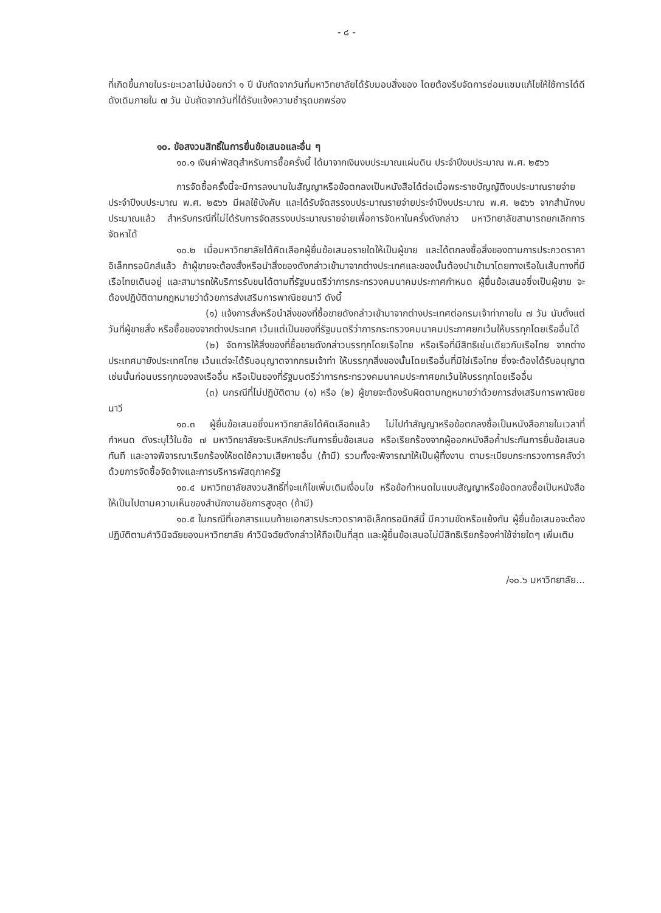- ๘ -
ที่เกิดขึ้นภายในระยะเวลาไม่น้อยกว่า ๑ ปี นับถัดจากวันที่มหาวิทยาลัยได้รับมอบสิ่งของ โดยต้องรีบจัดการซ่อมแซมแก้ไขให้ใช้การได้ดีดังเดิมภายใน ๗ วัน นับถัดจากวันที่ได้รับแจ้งความชำรุดบกพร่อง
๑๐. ข้อสงวนสิทธิ์ในการยื่นข้อเสนอและอื่น ๆ
๑๐.๑ เงินค่าพัสดุสำหรับการซื้อครั้งนี้ ได้มาจากเงินงบประมาณแผ่นดิน ประจำปีงบประมาณ พ.ศ. ๒๕๖๖
การจัดซื้อครั้งนี้จะมีการลงนามในสัญญาหรือข้อตกลงเป็นหนังสือได้ต่อเมื่อพระราชบัญญัติงบประมาณรายจ่ายประจำปีงบประมาณ พ.ศ. ๒๕๖๖ มีผลใช้บังคับ และได้รับจัดสรรงบประมาณรายจ่ายประจำปีงบประมาณ พ.ศ. ๒๕๖๖ จากสำนักงบประมาณแล้ว สำหรับกรณีที่ไม่ได้รับการจัดสรรงบประมาณรายจ่ายเพื่อการจัดหาในครั้งดังกล่าว มหาวิทยาลัยสามารถยกเลิกการจัดหาได้
๑๐.๒ เมื่อมหาวิทยาลัยได้คัดเลือกผู้ยื่นข้อเสนอรายใดให้เป็นผู้ขาย และได้ตกลงซื้อสิ่งของตามการประกวดราคาอิเล็กทรอนิกส์แล้ว ถ้าผู้ขายจะต้องสั่งหรือนำสิ่งของดังกล่าวเข้ามาจากต่างประเทศและของนั้นต้องนำเข้ามาโดยทางเรือในเส้นทางที่มีเรือไทยเดินอยู่ และสามารถให้บริการรับขนได้ตามที่รัฐมนตรีว่าการกระทรวงคมนาคมประกาศกำหนด ผู้ยื่นข้อเสนอซึ่งเป็นผู้ขาย จะต้องปฏิบัติตามกฎหมายว่าด้วยการส่งเสริมการพาณิชยนาวี ดังนี้
(๑) แจ้งการสั่งหรือนำสิ่งของที่ซื้อขายดังกล่าวเข้ามาจากต่างประเทศต่อกรมเจ้าท่าภายใน ๗ วัน นับตั้งแต่วันที่ผู้ขายสั่ง หรือซื้อของจากต่างประเทศ เว้นแต่เป็นของที่รัฐมนตรีว่าการกระทรวงคมนาคมประกาศยกเว้นให้บรรทุกโดยเรืออื่นได้
(๒) จัดการให้สิ่งของที่ซื้อขายดังกล่าวบรรทุกโดยเรือไทย หรือเรือที่มีสิทธิเช่นเดียวกับเรือไทย จากต่างประเทศมายังประเทศไทย เว้นแต่จะได้รับอนุญาตจากกรมเจ้าท่า ให้บรรทุกสิ่งของนั้นโดยเรืออื่นที่มิใช่เรือไทย ซึ่งจะต้องได้รับอนุญาตเช่นนั้นก่อนบรรทุกของลงเรืออื่น หรือเป็นของที่รัฐมนตรีว่าการกระทรวงคมนาคมประกาศยกเว้นให้บรรทุกโดยเรืออื่น
(๓) นกรณีที่ไม่ปฏิบัติตาม (๑) หรือ (๒) ผู้ขายจะต้องรับผิดตามกฎหมายว่าด้วยการส่งเสริมการพาณิชยนาวี
๑๐.๓ ผู้ยื่นข้อเสนอซึ่งมหาวิทยาลัยได้คัดเลือกแล้ว ไม่ไปทำสัญญาหรือข้อตกลงซื้อเป็นหนังสือภายในเวลาที่กำหนด ดังระบุไว้ในข้อ ๗ มหาวิทยาลัยจะริบหลักประกันการยื่นข้อเสนอ หรือเรียกร้องจากผู้ออกหนังสือค้ำประกันการยื่นข้อเสนอทันที และอาจพิจารณาเรียกร้องให้ชดใช้ความเสียหายอื่น (ถ้ามี) รวมทั้งจะพิจารณาให้เป็นผู้ทิ้งงาน ตามระเบียบกระทรวงการคลังว่าด้วยการจัดซื้อจัดจ้างและการบริหารพัสดุภาครัฐ
๑๐.๔ มหาวิทยาลัยสงวนสิทธิ์ที่จะแก้ไขเพิ่มเติมเงื่อนไข หรือข้อกำหนดในแบบสัญญาหรือข้อตกลงซื้อเป็นหนังสือ ให้เป็นไปตามความเห็นของสำนักงานอัยการสูงสุด (ถ้ามี)
๑๐.๕ ในกรณีที่เอกสารแนบท้ายเอกสารประกวดราคาอิเล็กทรอนิกส์นี้ มีความขัดหรือแย้งกัน ผู้ยื่นข้อเสนอจะต้องปฏิบัติตามคำวินิจฉัยของมหาวิทยาลัย คำวินิจฉัยดังกล่าวให้ถือเป็นที่สุด และผู้ยื่นข้อเสนอไม่มีสิทธิเรียกร้องค่าใช้จ่ายใดๆ เพิ่มเติม
/๑๐.๖ มหาวิทยาลัย...